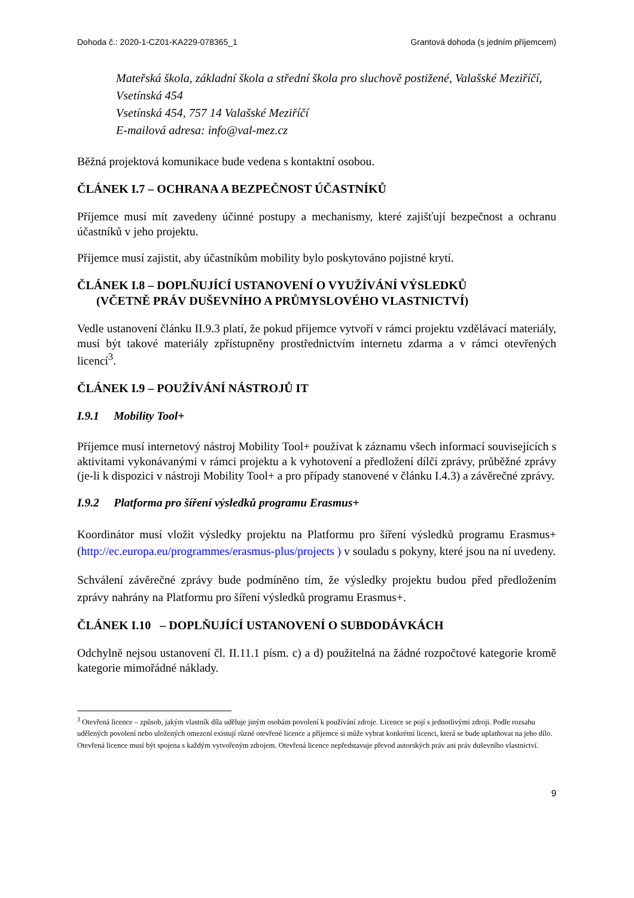Dohoda č.: 2020-1-CZ01-KA229-078365_1 Grantová dohoda (s jedním příjemcem)
Mateřská škola, základní škola a střední škola pro sluchově postižené, Valašské Meziříčí, Vsetínská 454
Vsetínská 454, 757 14 Valašské Meziříčí
E-mailová adresa: info@val-mez.cz
Běžná projektová komunikace bude vedena s kontaktní osobou.
ČLÁNEK I.7 – OCHRANA A BEZPEČNOST ÚČASTNÍKŮ
Příjemce musí mít zavedeny účinné postupy a mechanismy, které zajišťují bezpečnost a ochranu účastníků v jeho projektu.
Příjemce musí zajistit, aby účastníkům mobility bylo poskytováno pojistné krytí.
ČLÁNEK I.8 – DOPLŇUJÍCÍ USTANOVENÍ O VYUŽÍVÁNÍ VÝSLEDKŮ
(VČETNĚ PRÁV DUŠEVNÍHO A PRŮMYSLOVÉHO VLASTNICTVÍ)
Vedle ustanovení článku II.9.3 platí, že pokud příjemce vytvoří v rámci projektu vzdělávací materiály, musí být takové materiály zpřístupněny prostřednictvím internetu zdarma a v rámci otevřených licencí<sup>3</sup>.
ČLÁNEK I.9 – POUŽÍVÁNÍ NÁSTROJŮ IT
I.9.1 Mobility Tool+
Příjemce musí internetový nástroj Mobility Tool+ používat k záznamu všech informací souvisejících s aktivitami vykonávanými v rámci projektu a k vyhotovení a předložení dílčí zprávy, průběžné zprávy (je-li k dispozici v nástroji Mobility Tool+ a pro případy stanovené v článku I.4.3) a závěrečné zprávy.
I.9.2 Platforma pro šíření výsledků programu Erasmus+
Koordinátor musí vložit výsledky projektu na Platformu pro šíření výsledků programu Erasmus+ (http://ec.europa.eu/programmes/erasmus-plus/projects ) v souladu s pokyny, které jsou na ní uvedeny.
Schválení závěrečné zprávy bude podmíněno tím, že výsledky projektu budou před předložením zprávy nahrány na Platformu pro šíření výsledků programu Erasmus+.
ČLÁNEK I.10 – DOPLŇUJÍCÍ USTANOVENÍ O SUBDODÁVKÁCH
Odchylně nejsou ustanovení čl. II.11.1 písm. c) a d) použitelná na žádné rozpočtové kategorie kromě kategorie mimořádné náklady.
<sup>3</sup> Otevřená licence – způsob, jakým vlastník díla uděluje jiným osobám povolení k používání zdroje. Licence se pojí s jednotlivými zdroji. Podle rozsahu udělených povolení nebo uložených omezení existují různé otevřené licence a příjemce si může vybrat konkrétní licenci, která se bude uplatňovat na jeho dílo. Otevřená licence musí být spojena s každým vytvořeným zdrojem. Otevřená licence nepředstavuje převod autorských práv ani práv duševního vlastnictví.
9